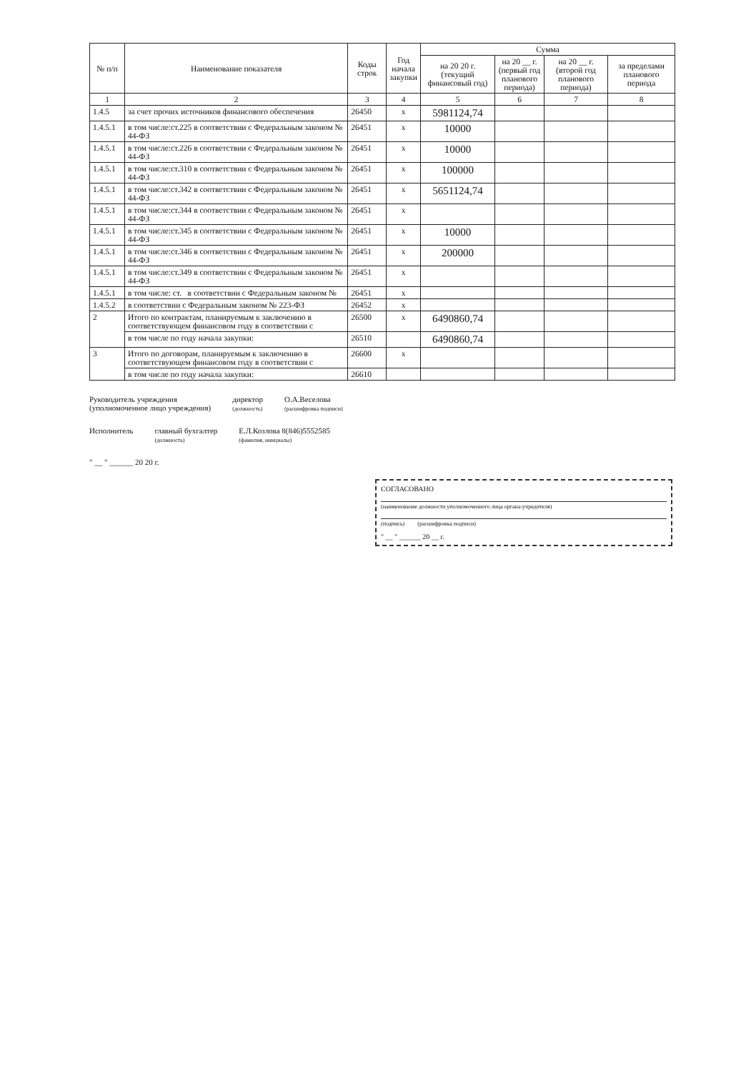| № п/п | Наименование показателя | Коды строк | Год начала закупки | Сумма | | | |
| --- | --- | --- | --- | --- | --- | --- | --- |
| | | | | на 20 20 г. (текущий финансовый год) | на 20 __ г. (первый год планового периода) | на 20 __ г. (второй год планового периода) | за пределами планового периода |
| 1 | 2 | 3 | 4 | 5 | 6 | 7 | 8 |
| 1.4.5 | за счет прочих источников финансового обеспечения | 26450 | х | 5981124,74 | | | |
| 1.4.5.1 | в том числе:ст.225 в соответствии с Федеральным законом № 44-ФЗ | 26451 | х | 10000 | | | |
| 1.4.5.1 | в том числе:ст.226 в соответствии с Федеральным законом № 44-ФЗ | 26451 | х | 10000 | | | |
| 1.4.5.1 | в том числе:ст.310 в соответствии с Федеральным законом № 44-ФЗ | 26451 | х | 100000 | | | |
| 1.4.5.1 | в том числе:ст.342 в соответствии с Федеральным законом № 44-ФЗ | 26451 | х | 5651124,74 | | | |
| 1.4.5.1 | в том числе:ст.344 в соответствии с Федеральным законом № 44-ФЗ | 26451 | х | | | | |
| 1.4.5.1 | в том числе:ст.345 в соответствии с Федеральным законом № 44-ФЗ | 26451 | х | 10000 | | | |
| 1.4.5.1 | в том числе:ст.346 в соответствии с Федеральным законом № 44-ФЗ | 26451 | х | 200000 | | | |
| 1.4.5.1 | в том числе:ст.349 в соответствии с Федеральным законом № 44-ФЗ | 26451 | х | | | | |
| 1.4.5.1 | в том числе: ст. в соответствии с Федеральным законом № | 26451 | х | | | | |
| 1.4.5.2 | в соответствии с Федеральным законом № 223-ФЗ | 26452 | х | | | | |
| 2 | Итого по контрактам, планируемым к заключению в соответствующем финансовом году в соответствии с | 26500 | х | 6490860,74 | | | |
| | в том числе по году начала закупки: | 26510 | | 6490860,74 | | | |
| 3 | Итого по договорам, планируемым к заключению в соответствующем финансовом году в соответствии с | 26600 | х | | | | |
| | в том числе по году начала закупки: | 26610 | | | | | |
Руководитель учреждения
(уполномоченное лицо учреждения)
директор
(должность)
О.А.Веселова
(расшифровка подписи)
Исполнитель главный бухгалтер
(должность)
Е.Л.Козлова 8(846)5552585
(фамилия, инициалы)
" __ " ______ 20 20 г.
СОГЛАСОВАНО
(наименование должности уполномоченного лица органа-учредителя)
(подпись) (расшифровка подписи)
" __ " ______ 20 __ г.